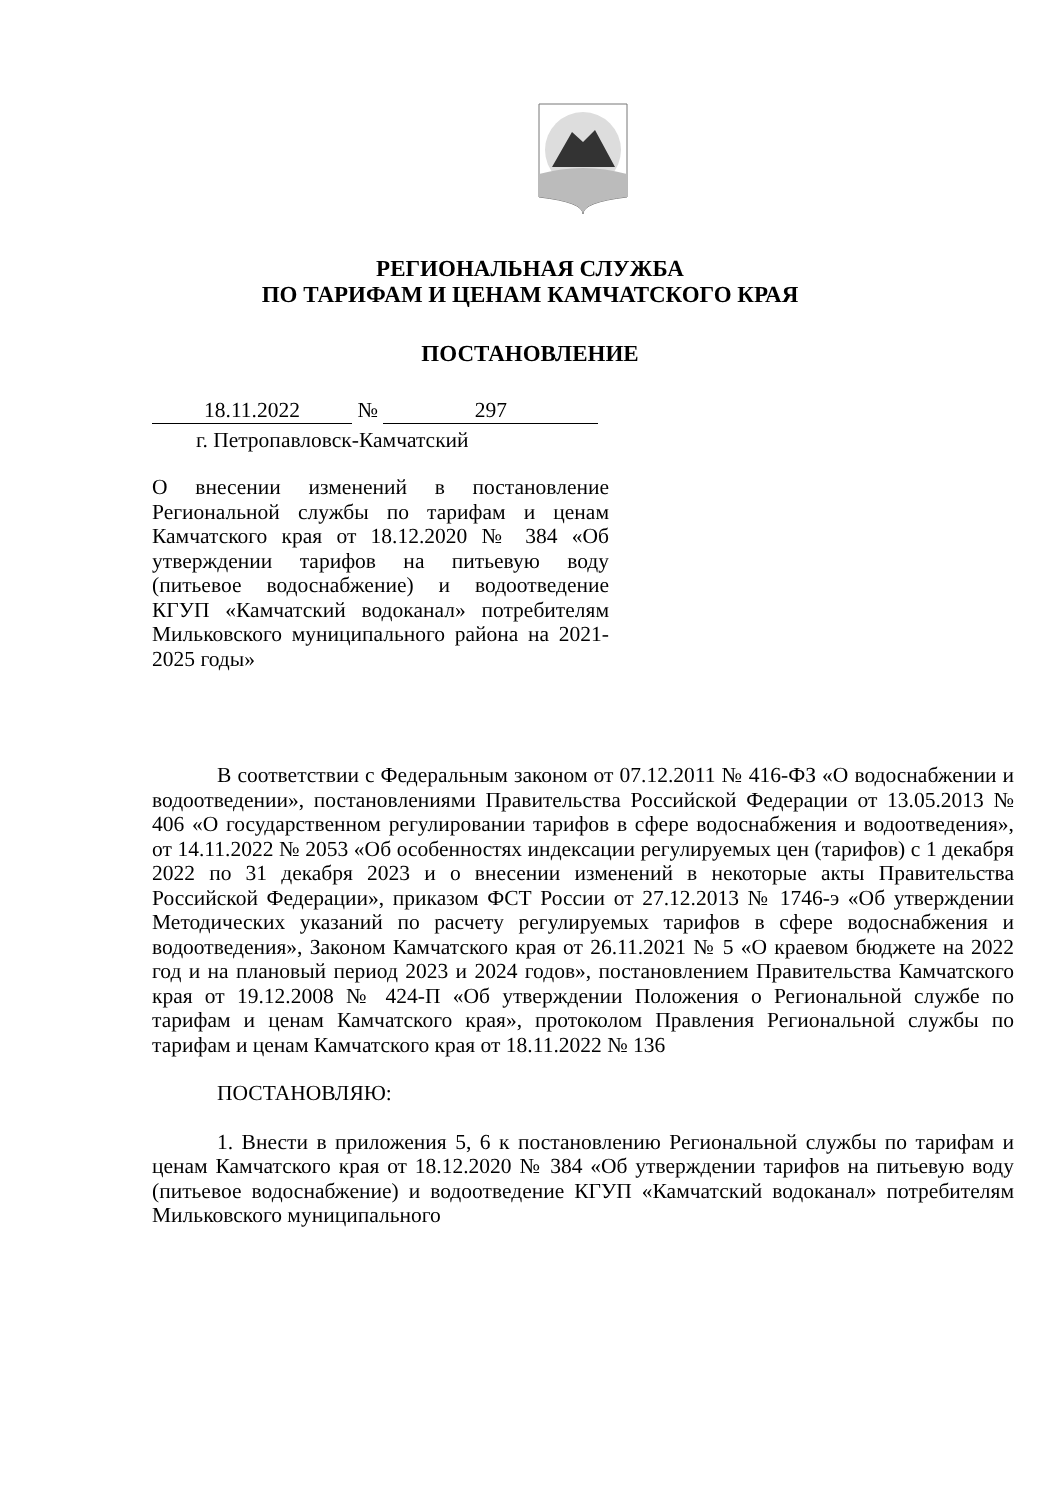РЕГИОНАЛЬНАЯ СЛУЖБА
ПО ТАРИФАМ И ЦЕНАМ КАМЧАТСКОГО КРАЯ
ПОСТАНОВЛЕНИЕ
18.11.2022 № 297
г. Петропавловск-Камчатский
О внесении изменений в постановление Региональной службы по тарифам и ценам Камчатского края от 18.12.2020 № 384 «Об утверждении тарифов на питьевую воду (питьевое водоснабжение) и водоотведение КГУП «Камчатский водоканал» потребителям Мильковского муниципального района на 2021-2025 годы»
В соответствии с Федеральным законом от 07.12.2011 № 416-ФЗ «О водоснабжении и водоотведении», постановлениями Правительства Российской Федерации от 13.05.2013 № 406 «О государственном регулировании тарифов в сфере водоснабжения и водоотведения», от 14.11.2022 № 2053 «Об особенностях индексации регулируемых цен (тарифов) с 1 декабря 2022 по 31 декабря 2023 и о внесении изменений в некоторые акты Правительства Российской Федерации», приказом ФСТ России от 27.12.2013 № 1746-э «Об утверждении Методических указаний по расчету регулируемых тарифов в сфере водоснабжения и водоотведения», Законом Камчатского края от 26.11.2021 № 5 «О краевом бюджете на 2022 год и на плановый период 2023 и 2024 годов», постановлением Правительства Камчатского края от 19.12.2008 № 424-П «Об утверждении Положения о Региональной службе по тарифам и ценам Камчатского края», протоколом Правления Региональной службы по тарифам и ценам Камчатского края от 18.11.2022 № 136
ПОСТАНОВЛЯЮ:
1. Внести в приложения 5, 6 к постановлению Региональной службы по тарифам и ценам Камчатского края от 18.12.2020 № 384 «Об утверждении тарифов на питьевую воду (питьевое водоснабжение) и водоотведение КГУП «Камчатский водоканал» потребителям Мильковского муниципального